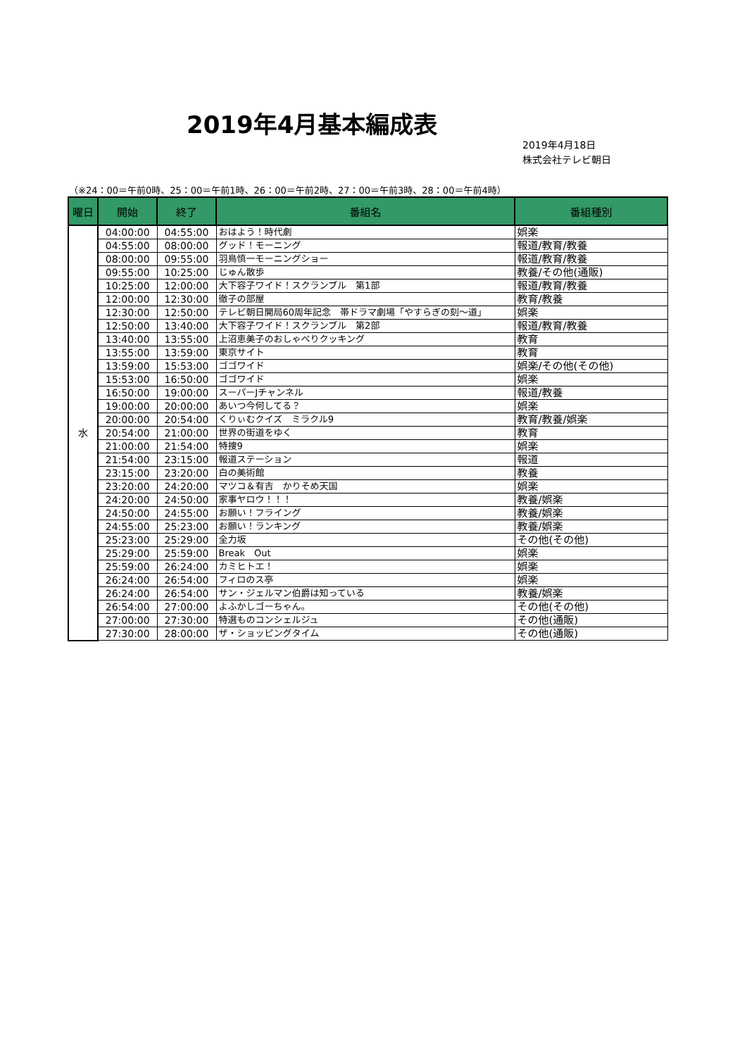2019年4月基本編成表
2019年4月18日
株式会社テレビ朝日
（※24：00＝午前0時、25：00＝午前1時、26：00＝午前2時、27：00＝午前3時、28：00＝午前4時）
| 曜日 | 開始 | 終了 | 番組名 | 番組種別 |
| --- | --- | --- | --- | --- |
| 水 | 04:00:00 | 04:55:00 | おはよう！時代劇 | 娯楽 |
| | 04:55:00 | 08:00:00 | グッド！モーニング | 報道/教育/教養 |
| | 08:00:00 | 09:55:00 | 羽鳥慎一モーニングショー | 報道/教育/教養 |
| | 09:55:00 | 10:25:00 | じゅん散歩 | 教養/その他(通販) |
| | 10:25:00 | 12:00:00 | 大下容子ワイド！スクランブル 第1部 | 報道/教育/教養 |
| | 12:00:00 | 12:30:00 | 徹子の部屋 | 教育/教養 |
| | 12:30:00 | 12:50:00 | テレビ朝日開局60周年記念 帯ドラマ劇場「やすらぎの刻～道」 | 娯楽 |
| | 12:50:00 | 13:40:00 | 大下容子ワイド！スクランブル 第2部 | 報道/教育/教養 |
| | 13:40:00 | 13:55:00 | 上沼恵美子のおしゃべりクッキング | 教育 |
| | 13:55:00 | 13:59:00 | 東京サイト | 教育 |
| | 13:59:00 | 15:53:00 | ゴゴワイド | 娯楽/その他(その他) |
| | 15:53:00 | 16:50:00 | ゴゴワイド | 娯楽 |
| | 16:50:00 | 19:00:00 | スーパーJチャンネル | 報道/教養 |
| | 19:00:00 | 20:00:00 | あいつ今何してる？ | 娯楽 |
| | 20:00:00 | 20:54:00 | くりぃむクイズ ミラクル9 | 教育/教養/娯楽 |
| | 20:54:00 | 21:00:00 | 世界の街道をゆく | 教育 |
| | 21:00:00 | 21:54:00 | 特捜9 | 娯楽 |
| | 21:54:00 | 23:15:00 | 報道ステーション | 報道 |
| | 23:15:00 | 23:20:00 | 白の美術館 | 教養 |
| | 23:20:00 | 24:20:00 | マツコ＆有吉 かりそめ天国 | 娯楽 |
| | 24:20:00 | 24:50:00 | 家事ヤロウ！！！ | 教養/娯楽 |
| | 24:50:00 | 24:55:00 | お願い！フライング | 教養/娯楽 |
| | 24:55:00 | 25:23:00 | お願い！ランキング | 教養/娯楽 |
| | 25:23:00 | 25:29:00 | 全力坂 | その他(その他) |
| | 25:29:00 | 25:59:00 | Break Out | 娯楽 |
| | 25:59:00 | 26:24:00 | カミヒトエ！ | 娯楽 |
| | 26:24:00 | 26:54:00 | フィロのス亭 | 娯楽 |
| | 26:24:00 | 26:54:00 | サン・ジェルマン伯爵は知っている | 教養/娯楽 |
| | 26:54:00 | 27:00:00 | よふかしゴーちゃん。 | その他(その他) |
| | 27:00:00 | 27:30:00 | 特選ものコンシェルジュ | その他(通販) |
| | 27:30:00 | 28:00:00 | ザ・ショッピングタイム | その他(通販) |